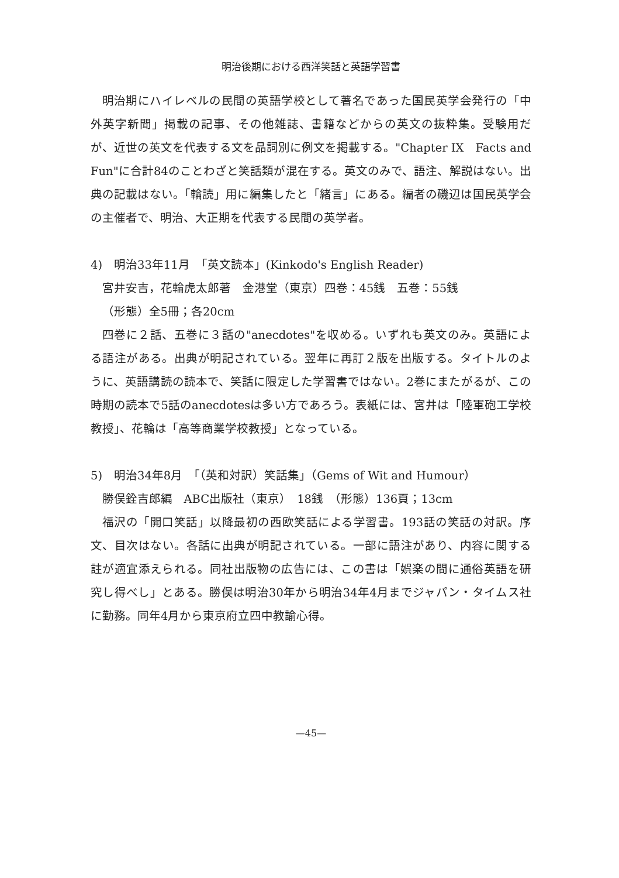明治後期における西洋笑話と英語学習書
明治期にハイレベルの民間の英語学校として著名であった国民英学会発行の「中外英字新聞」掲載の記事、その他雑誌、書籍などからの英文の抜粋集。受験用だが、近世の英文を代表する文を品詞別に例文を掲載する。"Chapter IX　Facts and Fun"に合計84のことわざと笑話類が混在する。英文のみで、語注、解説はない。出典の記載はない。「輪読」用に編集したと「緒言」にある。編者の磯辺は国民英学会の主催者で、明治、大正期を代表する民間の英学者。
4)　明治33年11月　「英文読本」(Kinkodo's English Reader)
宮井安吉，花輪虎太郎著　金港堂（東京）四巻：45銭　五巻：55銭
（形態）全5冊；各20cm
四巻に２話、五巻に３話の"anecdotes"を収める。いずれも英文のみ。英語による語注がある。出典が明記されている。翌年に再訂２版を出版する。タイトルのように、英語講読の読本で、笑話に限定した学習書ではない。2巻にまたがるが、この時期の読本で5話のanecdotesは多い方であろう。表紙には、宮井は「陸軍砲工学校教授」、花輪は「高等商業学校教授」となっている。
5)　明治34年8月　「（英和対訳）笑話集」（Gems of Wit and Humour）
勝俣銓吉郎編　ABC出版社（東京）　18銭　（形態）136頁；13cm
福沢の「開口笑話」以降最初の西欧笑話による学習書。193話の笑話の対訳。序文、目次はない。各話に出典が明記されている。一部に語注があり、内容に関する註が適宜添えられる。同社出版物の広告には、この書は「娯楽の間に通俗英語を研究し得べし」とある。勝俣は明治30年から明治34年4月までジャパン・タイムス社に勤務。同年4月から東京府立四中教諭心得。
—45—